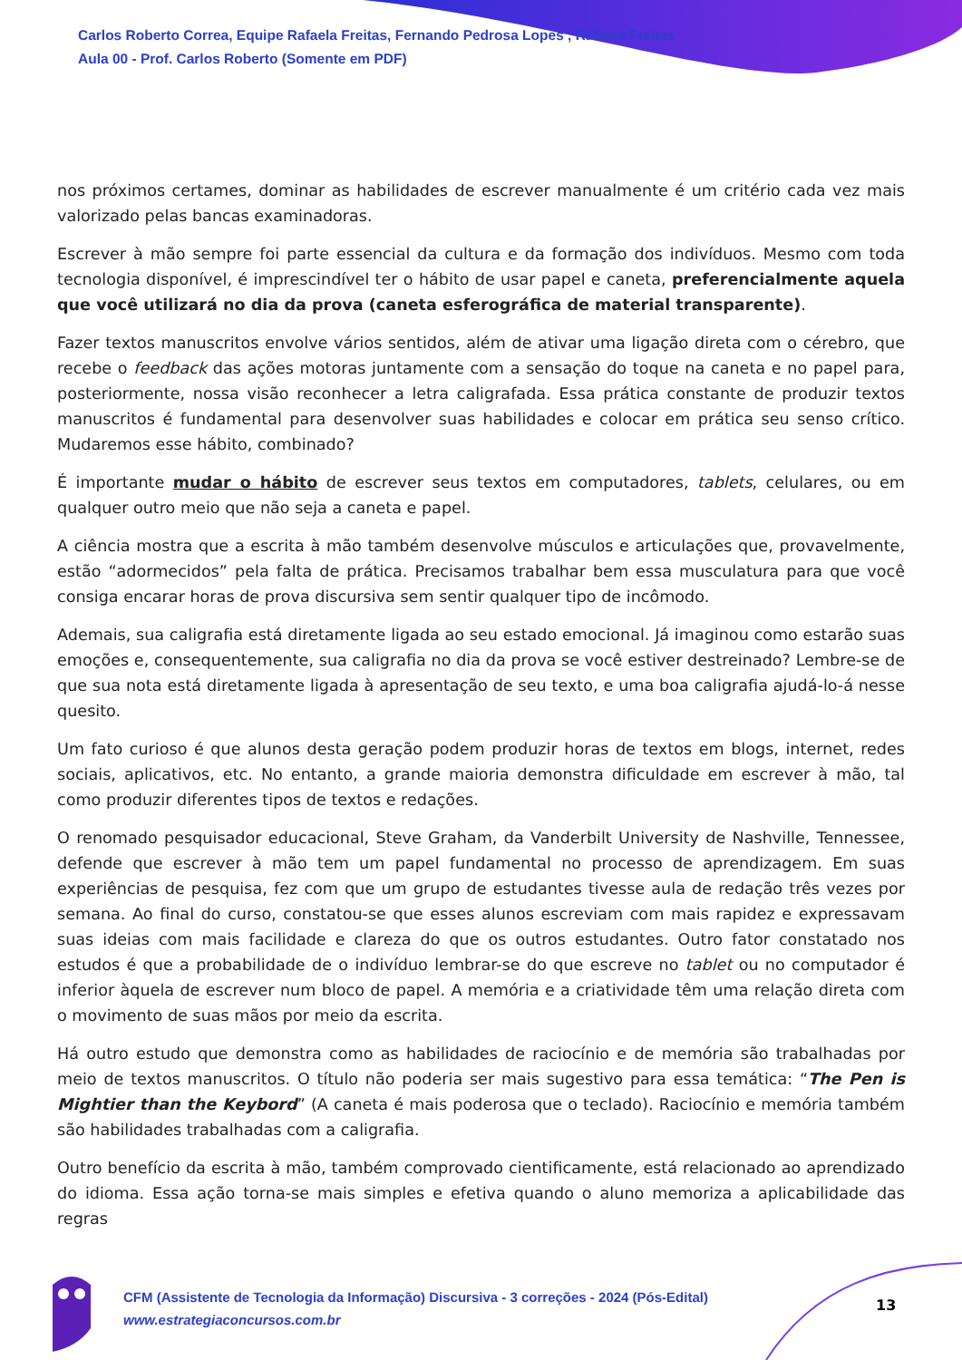Carlos Roberto Correa, Equipe Rafaela Freitas, Fernando Pedrosa Lopes , Rafaela Freitas
Aula 00 - Prof. Carlos Roberto (Somente em PDF)
nos próximos certames, dominar as habilidades de escrever manualmente é um critério cada vez mais valorizado pelas bancas examinadoras.
Escrever à mão sempre foi parte essencial da cultura e da formação dos indivíduos. Mesmo com toda tecnologia disponível, é imprescindível ter o hábito de usar papel e caneta, preferencialmente aquela que você utilizará no dia da prova (caneta esferográfica de material transparente).
Fazer textos manuscritos envolve vários sentidos, além de ativar uma ligação direta com o cérebro, que recebe o feedback das ações motoras juntamente com a sensação do toque na caneta e no papel para, posteriormente, nossa visão reconhecer a letra caligrafada. Essa prática constante de produzir textos manuscritos é fundamental para desenvolver suas habilidades e colocar em prática seu senso crítico. Mudaremos esse hábito, combinado?
É importante mudar o hábito de escrever seus textos em computadores, tablets, celulares, ou em qualquer outro meio que não seja a caneta e papel.
A ciência mostra que a escrita à mão também desenvolve músculos e articulações que, provavelmente, estão “adormecidos” pela falta de prática. Precisamos trabalhar bem essa musculatura para que você consiga encarar horas de prova discursiva sem sentir qualquer tipo de incômodo.
Ademais, sua caligrafia está diretamente ligada ao seu estado emocional. Já imaginou como estarão suas emoções e, consequentemente, sua caligrafia no dia da prova se você estiver destreinado? Lembre-se de que sua nota está diretamente ligada à apresentação de seu texto, e uma boa caligrafia ajudá-lo-á nesse quesito.
Um fato curioso é que alunos desta geração podem produzir horas de textos em blogs, internet, redes sociais, aplicativos, etc. No entanto, a grande maioria demonstra dificuldade em escrever à mão, tal como produzir diferentes tipos de textos e redações.
O renomado pesquisador educacional, Steve Graham, da Vanderbilt University de Nashville, Tennessee, defende que escrever à mão tem um papel fundamental no processo de aprendizagem. Em suas experiências de pesquisa, fez com que um grupo de estudantes tivesse aula de redação três vezes por semana. Ao final do curso, constatou-se que esses alunos escreviam com mais rapidez e expressavam suas ideias com mais facilidade e clareza do que os outros estudantes. Outro fator constatado nos estudos é que a probabilidade de o indivíduo lembrar-se do que escreve no tablet ou no computador é inferior àquela de escrever num bloco de papel. A memória e a criatividade têm uma relação direta com o movimento de suas mãos por meio da escrita.
Há outro estudo que demonstra como as habilidades de raciocínio e de memória são trabalhadas por meio de textos manuscritos. O título não poderia ser mais sugestivo para essa temática: “The Pen is Mightier than the Keybord” (A caneta é mais poderosa que o teclado). Raciocínio e memória também são habilidades trabalhadas com a caligrafia.
Outro benefício da escrita à mão, também comprovado cientificamente, está relacionado ao aprendizado do idioma. Essa ação torna-se mais simples e efetiva quando o aluno memoriza a aplicabilidade das regras
CFM (Assistente de Tecnologia da Informação) Discursiva - 3 correções - 2024 (Pós-Edital)
www.estrategiaconcursos.com.br
13